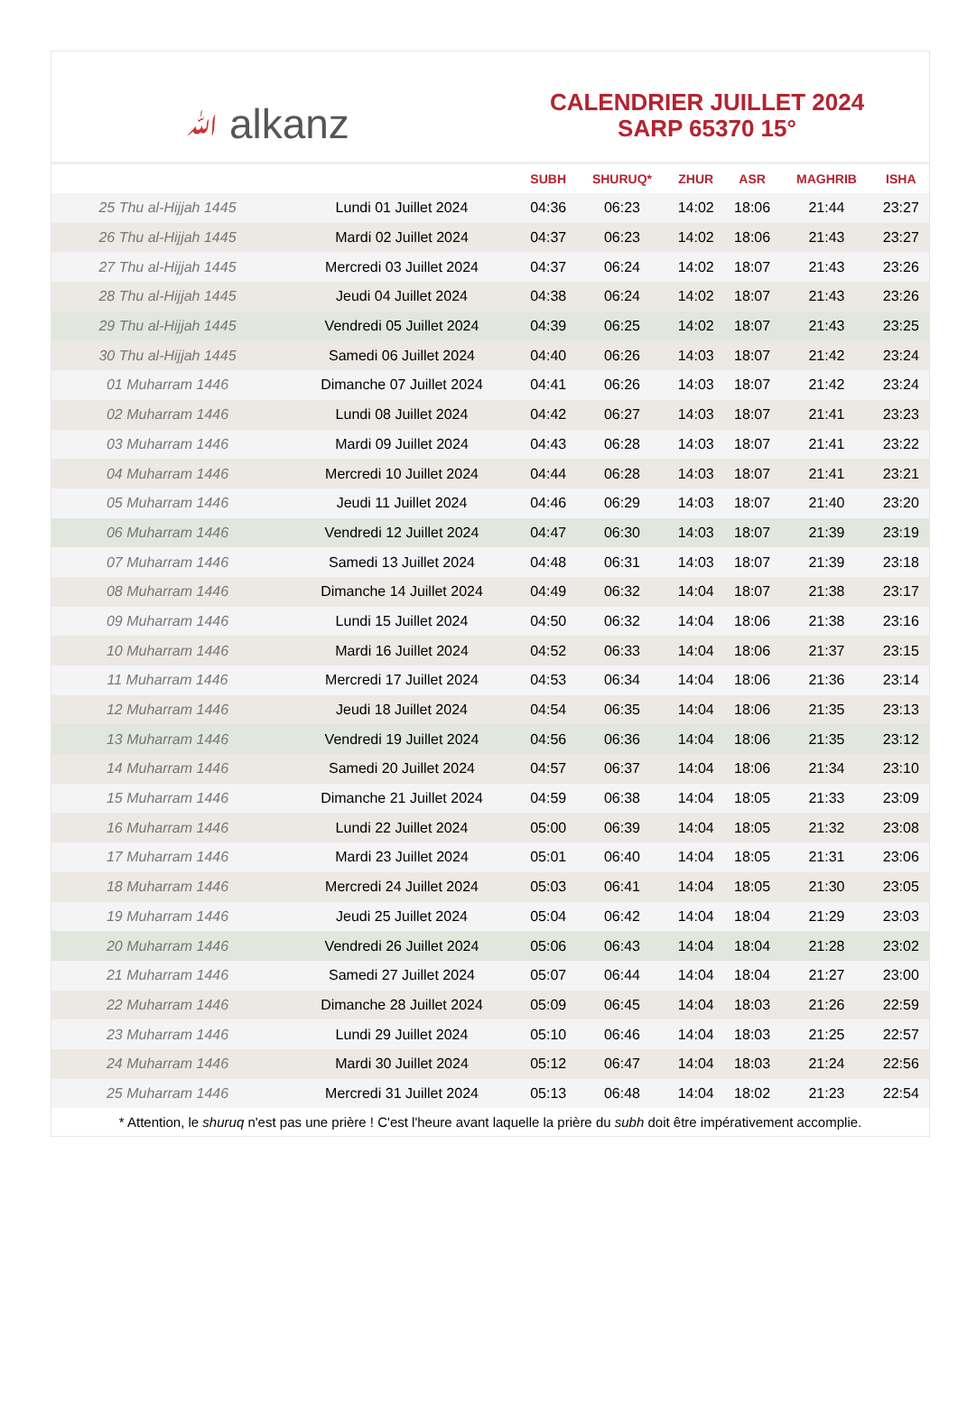ﷲ alkanz
CALENDRIER JUILLET 2024
SARP 65370 15°
| | | SUBH | SHURUQ* | ZHUR | ASR | MAGHRIB | ISHA |
| --- | --- | --- | --- | --- | --- | --- | --- |
| 25 Thu al-Hijjah 1445 | Lundi 01 Juillet 2024 | 04:36 | 06:23 | 14:02 | 18:06 | 21:44 | 23:27 |
| 26 Thu al-Hijjah 1445 | Mardi 02 Juillet 2024 | 04:37 | 06:23 | 14:02 | 18:06 | 21:43 | 23:27 |
| 27 Thu al-Hijjah 1445 | Mercredi 03 Juillet 2024 | 04:37 | 06:24 | 14:02 | 18:07 | 21:43 | 23:26 |
| 28 Thu al-Hijjah 1445 | Jeudi 04 Juillet 2024 | 04:38 | 06:24 | 14:02 | 18:07 | 21:43 | 23:26 |
| 29 Thu al-Hijjah 1445 | Vendredi 05 Juillet 2024 | 04:39 | 06:25 | 14:02 | 18:07 | 21:43 | 23:25 |
| 30 Thu al-Hijjah 1445 | Samedi 06 Juillet 2024 | 04:40 | 06:26 | 14:03 | 18:07 | 21:42 | 23:24 |
| 01 Muharram 1446 | Dimanche 07 Juillet 2024 | 04:41 | 06:26 | 14:03 | 18:07 | 21:42 | 23:24 |
| 02 Muharram 1446 | Lundi 08 Juillet 2024 | 04:42 | 06:27 | 14:03 | 18:07 | 21:41 | 23:23 |
| 03 Muharram 1446 | Mardi 09 Juillet 2024 | 04:43 | 06:28 | 14:03 | 18:07 | 21:41 | 23:22 |
| 04 Muharram 1446 | Mercredi 10 Juillet 2024 | 04:44 | 06:28 | 14:03 | 18:07 | 21:41 | 23:21 |
| 05 Muharram 1446 | Jeudi 11 Juillet 2024 | 04:46 | 06:29 | 14:03 | 18:07 | 21:40 | 23:20 |
| 06 Muharram 1446 | Vendredi 12 Juillet 2024 | 04:47 | 06:30 | 14:03 | 18:07 | 21:39 | 23:19 |
| 07 Muharram 1446 | Samedi 13 Juillet 2024 | 04:48 | 06:31 | 14:03 | 18:07 | 21:39 | 23:18 |
| 08 Muharram 1446 | Dimanche 14 Juillet 2024 | 04:49 | 06:32 | 14:04 | 18:07 | 21:38 | 23:17 |
| 09 Muharram 1446 | Lundi 15 Juillet 2024 | 04:50 | 06:32 | 14:04 | 18:06 | 21:38 | 23:16 |
| 10 Muharram 1446 | Mardi 16 Juillet 2024 | 04:52 | 06:33 | 14:04 | 18:06 | 21:37 | 23:15 |
| 11 Muharram 1446 | Mercredi 17 Juillet 2024 | 04:53 | 06:34 | 14:04 | 18:06 | 21:36 | 23:14 |
| 12 Muharram 1446 | Jeudi 18 Juillet 2024 | 04:54 | 06:35 | 14:04 | 18:06 | 21:35 | 23:13 |
| 13 Muharram 1446 | Vendredi 19 Juillet 2024 | 04:56 | 06:36 | 14:04 | 18:06 | 21:35 | 23:12 |
| 14 Muharram 1446 | Samedi 20 Juillet 2024 | 04:57 | 06:37 | 14:04 | 18:06 | 21:34 | 23:10 |
| 15 Muharram 1446 | Dimanche 21 Juillet 2024 | 04:59 | 06:38 | 14:04 | 18:05 | 21:33 | 23:09 |
| 16 Muharram 1446 | Lundi 22 Juillet 2024 | 05:00 | 06:39 | 14:04 | 18:05 | 21:32 | 23:08 |
| 17 Muharram 1446 | Mardi 23 Juillet 2024 | 05:01 | 06:40 | 14:04 | 18:05 | 21:31 | 23:06 |
| 18 Muharram 1446 | Mercredi 24 Juillet 2024 | 05:03 | 06:41 | 14:04 | 18:05 | 21:30 | 23:05 |
| 19 Muharram 1446 | Jeudi 25 Juillet 2024 | 05:04 | 06:42 | 14:04 | 18:04 | 21:29 | 23:03 |
| 20 Muharram 1446 | Vendredi 26 Juillet 2024 | 05:06 | 06:43 | 14:04 | 18:04 | 21:28 | 23:02 |
| 21 Muharram 1446 | Samedi 27 Juillet 2024 | 05:07 | 06:44 | 14:04 | 18:04 | 21:27 | 23:00 |
| 22 Muharram 1446 | Dimanche 28 Juillet 2024 | 05:09 | 06:45 | 14:04 | 18:03 | 21:26 | 22:59 |
| 23 Muharram 1446 | Lundi 29 Juillet 2024 | 05:10 | 06:46 | 14:04 | 18:03 | 21:25 | 22:57 |
| 24 Muharram 1446 | Mardi 30 Juillet 2024 | 05:12 | 06:47 | 14:04 | 18:03 | 21:24 | 22:56 |
| 25 Muharram 1446 | Mercredi 31 Juillet 2024 | 05:13 | 06:48 | 14:04 | 18:02 | 21:23 | 22:54 |
* Attention, le shuruq n'est pas une prière ! C'est l'heure avant laquelle la prière du subh doit être impérativement accomplie.